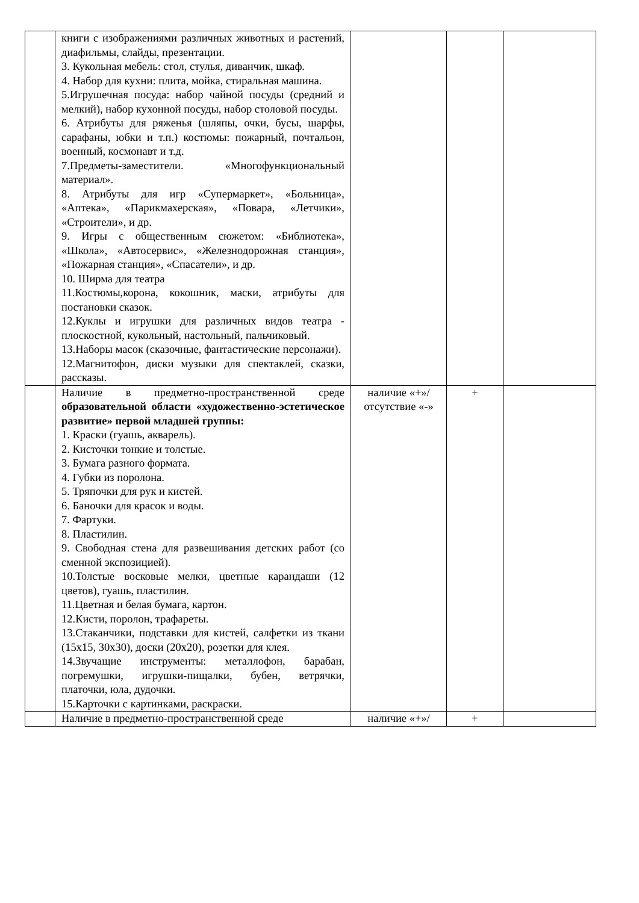| | книги с изображениями различных животных и растений, диафильмы, слайды, презентации. 3. Кукольная мебель: стол, стулья, диванчик, шкаф. 4. Набор для кухни: плита, мойка, стиральная машина. 5.Игрушечная посуда: набор чайной посуды (средний и мелкий), набор кухонной посуды, набор столовой посуды. 6. Атрибуты для ряженья (шляпы, очки, бусы, шарфы, сарафаны, юбки и т.п.) костюмы: пожарный, почтальон, военный, космонавт и т.д. 7.Предметы-заместители. «Многофункциональный материал». 8. Атрибуты для игр «Супермаркет», «Больница», «Аптека», «Парикмахерская», «Повара, «Летчики», «Строители», и др. 9. Игры с общественным сюжетом: «Библиотека», «Школа», «Автосервис», «Железнодорожная станция», «Пожарная станция», «Спасатели», и др. 10. Ширма для театра 11.Костюмы,корона, кокошник, маски, атрибуты для постановки сказок. 12.Куклы и игрушки для различных видов театра - плоскостной, кукольный, настольный, пальчиковый. 13.Наборы масок (сказочные, фантастические персонажи). 12.Магнитофон, диски музыки для спектаклей, сказки, рассказы. | | | |
| | Наличие в предметно-пространственной среде образовательной области «художественно-эстетическое развитие» первой младшей группы: 1. Краски (гуашь, акварель). 2. Кисточки тонкие и толстые. 3. Бумага разного формата. 4. Губки из поролона. 5. Тряпочки для рук и кистей. 6. Баночки для красок и воды. 7. Фартуки. 8. Пластилин. 9. Свободная стена для развешивания детских работ (со сменной экспозицией). 10.Толстые восковые мелки, цветные карандаши (12 цветов), гуашь, пластилин. 11.Цветная и белая бумага, картон. 12.Кисти, поролон, трафареты. 13.Стаканчики, подставки для кистей, салфетки из ткани (15х15, 30х30), доски (20х20), розетки для клея. 14.Звучащие инструменты: металлофон, барабан, погремушки, игрушки-пищалки, бубен, ветрячки, платочки, юла, дудочки. 15.Карточки с картинками, раскраски. | наличие «+»/ отсутствие «-» | + | |
| | Наличие в предметно-пространственной среде | наличие «+»/ | + | |